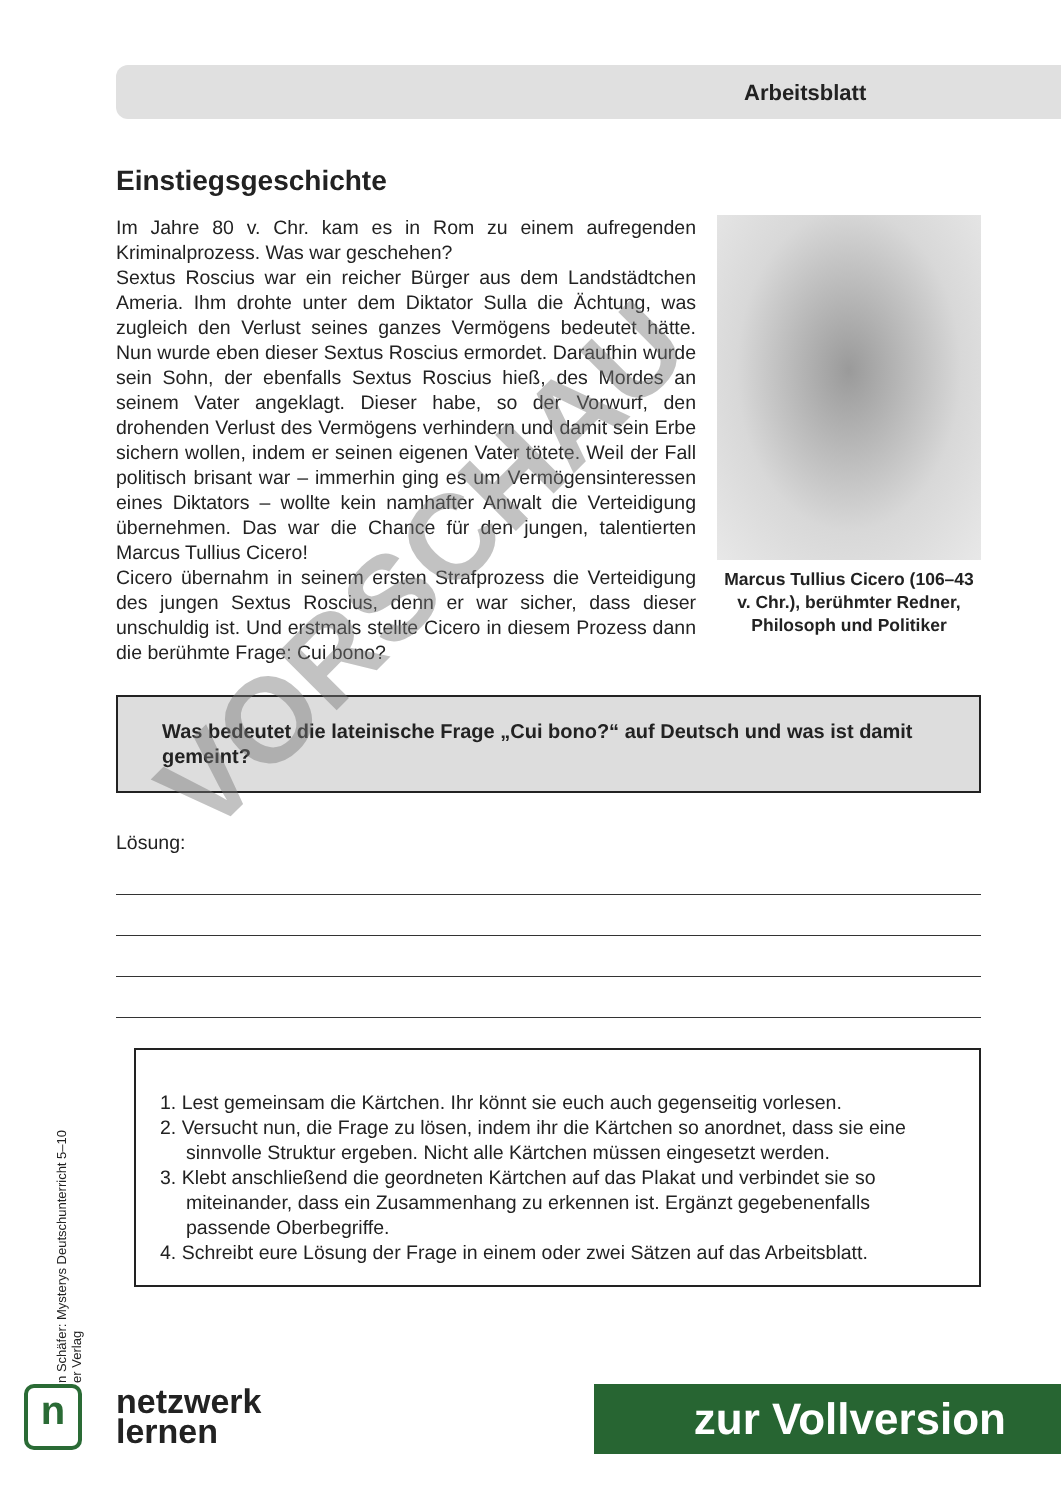Arbeitsblatt
Einstiegsgeschichte
Im Jahre 80 v. Chr. kam es in Rom zu einem aufregenden Kriminalprozess. Was war geschehen?
Sextus Roscius war ein reicher Bürger aus dem Landstädtchen Ameria. Ihm drohte unter dem Diktator Sulla die Ächtung, was zugleich den Verlust seines ganzes Vermögens bedeutet hätte. Nun wurde eben dieser Sextus Roscius ermordet. Daraufhin wurde sein Sohn, der ebenfalls Sextus Roscius hieß, des Mordes an seinem Vater angeklagt. Dieser habe, so der Vorwurf, den drohenden Verlust des Vermögens verhindern und damit sein Erbe sichern wollen, indem er seinen eigenen Vater tötete. Weil der Fall politisch brisant war – immerhin ging es um Vermögensinteressen eines Diktators – wollte kein namhafter Anwalt die Verteidigung übernehmen. Das war die Chance für den jungen, talentierten Marcus Tullius Cicero!
Cicero übernahm in seinem ersten Strafprozess die Verteidigung des jungen Sextus Roscius, denn er war sicher, dass dieser unschuldig ist. Und erstmals stellte Cicero in diesem Prozess dann die berühmte Frage: Cui bono?
Marcus Tullius Cicero (106–43 v. Chr.), berühmter Redner, Philosoph und Politiker
Was bedeutet die lateinische Frage „Cui bono?“ auf Deutsch und was ist damit gemeint?
Lösung:
1. Lest gemeinsam die Kärtchen. Ihr könnt sie euch auch gegenseitig vorlesen.
2. Versucht nun, die Frage zu lösen, indem ihr die Kärtchen so anordnet, dass sie eine sinnvolle Struktur ergeben. Nicht alle Kärtchen müssen eingesetzt werden.
3. Klebt anschließend die geordneten Kärtchen auf das Plakat und verbindet sie so miteinander, dass ein Zusammenhang zu erkennen ist. Ergänzt gegebenenfalls passende Oberbegriffe.
4. Schreibt eure Lösung der Frage in einem oder zwei Sätzen auf das Arbeitsblatt.
n Schäfer: Mysterys Deutschunterricht 5–10
er Verlag
n
netzwerk
lernen
zur Vollversion
VORSCHAU